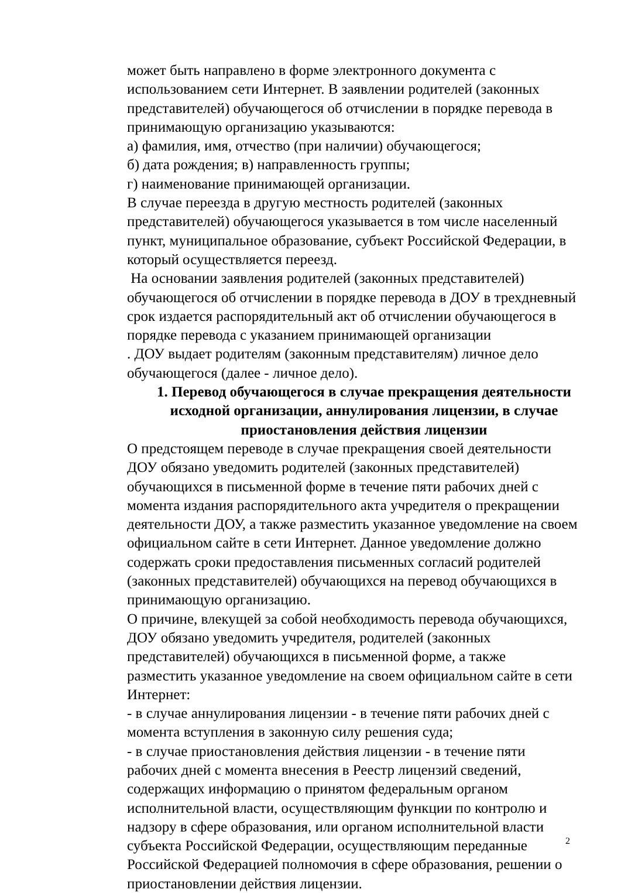может быть направлено в форме электронного документа с использованием сети Интернет. В заявлении родителей (законных представителей) обучающегося об отчислении в порядке перевода в принимающую организацию указываются:
а) фамилия, имя, отчество (при наличии) обучающегося;
б) дата рождения; в) направленность группы;
г) наименование принимающей организации.
В случае переезда в другую местность родителей (законных представителей) обучающегося указывается в том числе населенный пункт, муниципальное образование, субъект Российской Федерации, в который осуществляется переезд.
На основании заявления родителей (законных представителей) обучающегося об отчислении в порядке перевода в ДОУ в трехдневный срок издается распорядительный акт об отчислении обучающегося в порядке перевода с указанием принимающей организации
. ДОУ выдает родителям (законным представителям) личное дело обучающегося (далее - личное дело).
1. Перевод обучающегося в случае прекращения деятельности исходной организации, аннулирования лицензии, в случае приостановления действия лицензии
О предстоящем переводе в случае прекращения своей деятельности ДОУ обязано уведомить родителей (законных представителей) обучающихся в письменной форме в течение пяти рабочих дней с момента издания распорядительного акта учредителя о прекращении деятельности ДОУ, а также разместить указанное уведомление на своем официальном сайте в сети Интернет. Данное уведомление должно содержать сроки предоставления письменных согласий родителей (законных представителей) обучающихся на перевод обучающихся в принимающую организацию.
О причине, влекущей за собой необходимость перевода обучающихся, ДОУ обязано уведомить учредителя, родителей (законных представителей) обучающихся в письменной форме, а также разместить указанное уведомление на своем официальном сайте в сети Интернет:
- в случае аннулирования лицензии - в течение пяти рабочих дней с момента вступления в законную силу решения суда;
- в случае приостановления действия лицензии - в течение пяти рабочих дней с момента внесения в Реестр лицензий сведений, содержащих информацию о принятом федеральным органом исполнительной власти, осуществляющим функции по контролю и надзору в сфере образования, или органом исполнительной власти субъекта Российской Федерации, осуществляющим переданные Российской Федерацией полномочия в сфере образования, решении о приостановлении действия лицензии.
2